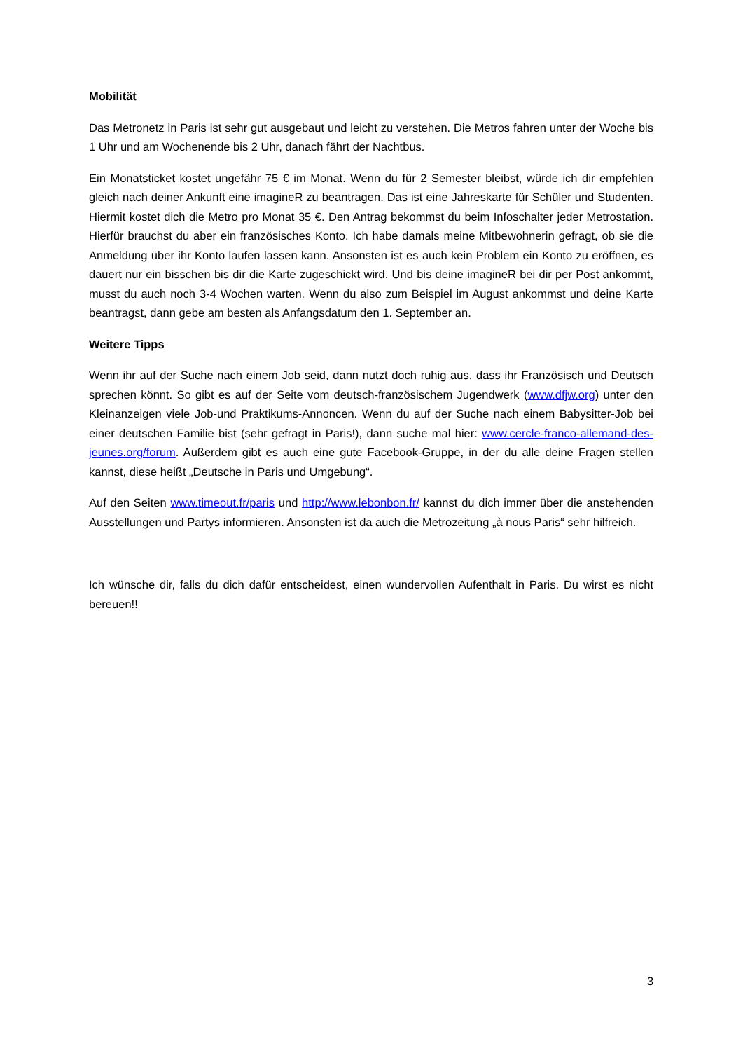Mobilität
Das Metronetz in Paris ist sehr gut ausgebaut und leicht zu verstehen. Die Metros fahren unter der Woche bis 1 Uhr und am Wochenende bis 2 Uhr, danach fährt der Nachtbus.
Ein Monatsticket kostet ungefähr 75 € im Monat. Wenn du für 2 Semester bleibst, würde ich dir empfehlen gleich nach deiner Ankunft eine imagineR zu beantragen. Das ist eine Jahreskarte für Schüler und Studenten. Hiermit kostet dich die Metro pro Monat 35 €. Den Antrag bekommst du beim Infoschalter jeder Metrostation. Hierfür brauchst du aber ein französisches Konto. Ich habe damals meine Mitbewohnerin gefragt, ob sie die Anmeldung über ihr Konto laufen lassen kann. Ansonsten ist es auch kein Problem ein Konto zu eröffnen, es dauert nur ein bisschen bis dir die Karte zugeschickt wird. Und bis deine imagineR bei dir per Post ankommt, musst du auch noch 3-4 Wochen warten. Wenn du also zum Beispiel im August ankommst und deine Karte beantragst, dann gebe am besten als Anfangsdatum den 1. September an.
Weitere Tipps
Wenn ihr auf der Suche nach einem Job seid, dann nutzt doch ruhig aus, dass ihr Französisch und Deutsch sprechen könnt. So gibt es auf der Seite vom deutsch-französischem Jugendwerk (www.dfjw.org) unter den Kleinanzeigen viele Job-und Praktikums-Annoncen. Wenn du auf der Suche nach einem Babysitter-Job bei einer deutschen Familie bist (sehr gefragt in Paris!), dann suche mal hier: www.cercle-franco-allemand-des-jeunes.org/forum. Außerdem gibt es auch eine gute Facebook-Gruppe, in der du alle deine Fragen stellen kannst, diese heißt „Deutsche in Paris und Umgebung“.
Auf den Seiten www.timeout.fr/paris und http://www.lebonbon.fr/ kannst du dich immer über die anstehenden Ausstellungen und Partys informieren. Ansonsten ist da auch die Metrozeitung „à nous Paris“ sehr hilfreich.
Ich wünsche dir, falls du dich dafür entscheidest, einen wundervollen Aufenthalt in Paris. Du wirst es nicht bereuen!!
3